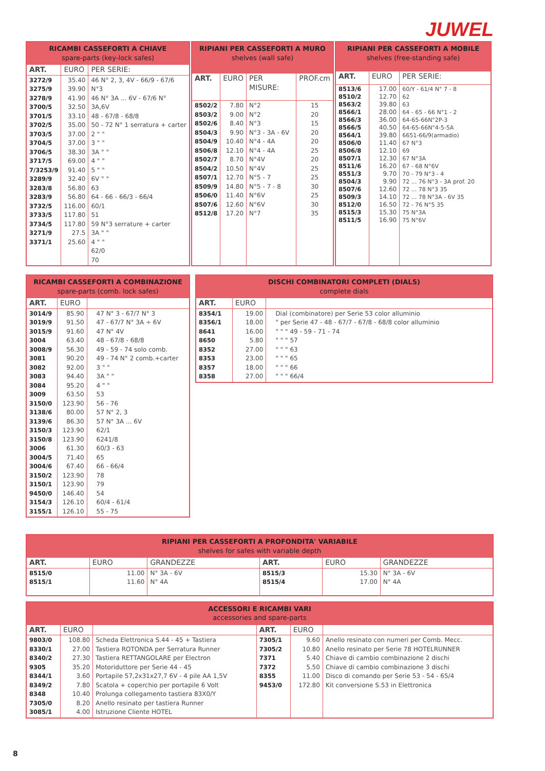JUWEL
| RICAMBI CASSEFORTI A CHIAVE spare-parts (key-lock safes) | | |
| --- | --- | --- |
| ART. | EURO | PER SERIE: |
| 3272/9 3275/9 3278/9 3700/5 3701/5 3702/5 3703/5 3704/5 3706/5 3717/5 7/3253/9 3289/9 3283/8 3283/9 3732/5 3733/5 3734/5 3271/9 3371/1 | 35.40 39.90 41.90 32.50 33.10 35.00 37.00 37.00 38.30 69.00 91.40 32.40 56.80 56.80 116.00 117.80 117.80 27.5 25.60 | 46 N° 2, 3, 4V - 66/9 - 67/6 N°3 46 N° 3A ... 6V - 67/6 N° 3A,6V 48 - 67/8 - 68/8 50 - 72 N° 1 serratura + carter 2 " " 3 " " 3A " " 4 " " 5 " " 6V " " 63 64 - 66 - 66/3 - 66/4 60/1 51 59 N°3 serrature + carter 3A " " 4 " " 62/0 70 |
| RIPIANI PER CASSEFORTI A MURO shelves (wall safe) | | | |
| --- | --- | --- | --- |
| ART. | EURO | PER MISURE: | PROF.cm |
| 8502/2 8503/2 8502/6 8504/3 8504/9 8506/8 8502/7 8504/2 8507/1 8509/9 8506/0 8507/6 8512/8 | 7.80 9.00 8.40 9.90 10.40 12.10 8.70 10.50 12.70 14.80 11.40 12.60 17.20 | N°2 N°2 N°3 N°3 - 3A - 6V N°4 - 4A N°4 - 4A N°4V N°4V N°5 - 7 N°5 - 7 - 8 N°6V N°6V N°7 | 15 20 15 20 20 25 20 25 25 30 25 30 35 |
| RIPIANI PER CASSEFORTI A MOBILE shelves (free-standing safe) | | |
| --- | --- | --- |
| ART. | EURO | PER SERIE: |
| 8513/6 8510/2 8563/2 8566/1 8566/3 8566/5 8564/1 8506/0 8506/8 8507/1 8511/6 8551/3 8504/3 8507/6 8509/3 8512/0 8515/3 8511/5 | 17.00 12.70 39.80 28.00 36.00 40.50 39.80 11.40 12.10 12.30 16.20 9.70 9.90 12.60 14.10 16.50 15.30 16.90 | 60/Y - 61/4 N° 7 - 8 62 63 64 - 65 - 66 N°1 - 2 64-65-66N°2P-3 64-65-66N°4-5-5A 6651-66/9(armadio) 67 N°3 69 67 N°3A 67 - 68 N°6V 70 - 79 N°3 - 4 72 ... 76 N°3 - 3A prof. 20 72 ... 78 N°3 35 72 ... 78 N°3A - 6V 35 72 - 76 N°5 35 75 N°3A 75 N°6V |
| RICAMBI CASSEFORTI A COMBINAZIONE spare-parts (comb. lock safes) | | |
| --- | --- | --- |
| ART. | EURO | |
| 3014/9 3019/9 3015/9 3004 3008/9 3081 3082 3083 3084 3009 3150/0 3138/6 3139/6 3150/3 3150/8 3006 3004/5 3004/6 3150/2 3150/1 9450/0 3154/3 3155/1 | 85.90 91.50 91.60 63.40 56.30 90.20 92.00 94.40 95.20 63.50 123.90 80.00 86.30 123.90 123.90 61.30 71.40 67.40 123.90 123.90 146.40 126.10 126.10 | 47 N° 3 - 67/7 N° 3 47 - 67/7 N° 3A ÷ 6V 47 N° 4V 48 - 67/8 - 68/8 49 - 59 - 74 solo comb. 49 - 74 N° 2 comb.+carter 3 " " 3A " " 4 " " 53 56 - 76 57 N° 2, 3 57 N° 3A ... 6V 62/1 6241/8 60/3 - 63 65 66 - 66/4 78 79 54 60/4 - 61/4 55 - 75 |
| DISCHI COMBINATORI COMPLETI (DIALS) complete dials | | |
| --- | --- | --- |
| ART. | EURO | |
| 8354/1 8356/1 8641 8650 8352 8353 8357 8358 | 19.00 18.00 16.00 5.80 27.00 23.00 18.00 27.00 | Dial (combinatore) per Serie 53 color alluminio " per Serie 47 - 48 - 67/7 - 67/8 - 68/8 color alluminio " " " 49 - 59 - 71 - 74 " " " 57 " " " 63 " " " 65 " " " 66 " " " 66/4 |
| RIPIANI PER CASSEFORTI A PROFONDITA' VARIABILE shelves for safes with variable depth | | | | | |
| --- | --- | --- | --- | --- | --- |
| ART. | EURO | GRANDEZZE | ART. | EURO | GRANDEZZE |
| 8515/0 8515/1 | 11.00 11.60 | N° 3A - 6V N° 4A | 8515/3 8515/4 | 15.30 17.00 | N° 3A - 6V N° 4A |
| ACCESSORI E RICAMBI VARI accessories and spare-parts | | | | | |
| --- | --- | --- | --- | --- | --- |
| ART. | EURO | | ART. | EURO | |
| 9803/0 8330/1 8340/2 9305 8344/1 8349/2 8348 7305/0 3085/1 | 108.80 27.00 27.30 35.20 3.60 7.80 10.40 8.20 4.00 | Scheda Elettronica S.44 - 45 + Tastiera Tastiera ROTONDA per Serratura Runner Tastiera RETTANGOLARE per Electron Motoriduttore per Serie 44 - 45 Portapile 57,2x31x27,7 6V - 4 pile AA 1,5V Scatola + coperchio per portapile 6 Volt Prolunga collegamento tastiera 83X0/Y Anello resinato per tastiera Runner Istruzione Cliente HOTEL | 7305/1 7305/2 7371 7372 8355 9453/0 | 9.60 10.80 5.40 5.50 11.00 172.80 | Anello resinato con numeri per Comb. Mecc. Anello resinato per Serie 78 HOTELRUNNER Chiave di cambio combinazione 2 dischi Chiave di cambio combinazione 3 dischi Disco di comando per Serie 53 - 54 - 65/4 Kit conversione S.53 in Elettronica |
8